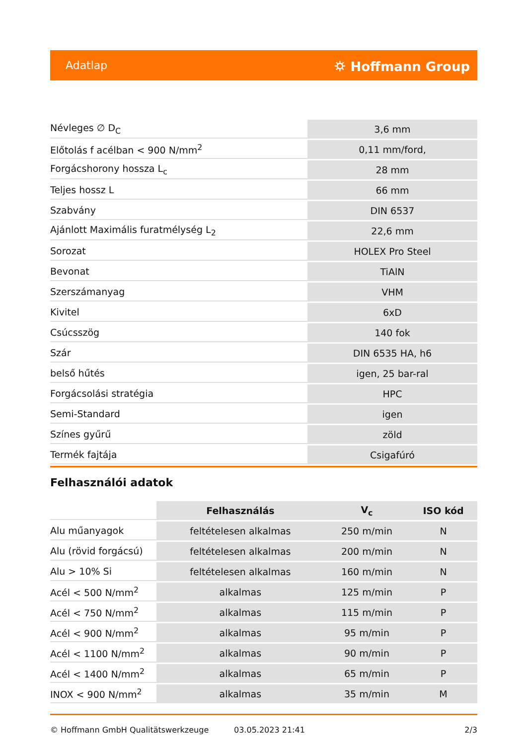Adatlap ⛭ Hoffmann Group
| Névleges ∅ D<sub>C</sub> | 3,6 mm |
| Előtolás f acélban < 900 N/mm<sup>2</sup> | 0,11 mm/ford, |
| Forgácshorony hossza L<sub>c</sub> | 28 mm |
| Teljes hossz L | 66 mm |
| Szabvány | DIN 6537 |
| Ajánlott Maximális furatmélység L<sub>2</sub> | 22,6 mm |
| Sorozat | HOLEX Pro Steel |
| Bevonat | TiAlN |
| Szerszámanyag | VHM |
| Kivitel | 6xD |
| Csúcsszög | 140 fok |
| Szár | DIN 6535 HA, h6 |
| belső hűtés | igen, 25 bar-ral |
| Forgácsolási stratégia | HPC |
| Semi-Standard | igen |
| Színes gyűrű | zöld |
| Termék fajtája | Csigafúró |
Felhasználói adatok
| | Felhasználás | V<sub>c</sub> | ISO kód |
| --- | --- | --- | --- |
| Alu műanyagok | feltételesen alkalmas | 250 m/min | N |
| Alu (rövid forgácsú) | feltételesen alkalmas | 200 m/min | N |
| Alu > 10% Si | feltételesen alkalmas | 160 m/min | N |
| Acél < 500 N/mm<sup>2</sup> | alkalmas | 125 m/min | P |
| Acél < 750 N/mm<sup>2</sup> | alkalmas | 115 m/min | P |
| Acél < 900 N/mm<sup>2</sup> | alkalmas | 95 m/min | P |
| Acél < 1100 N/mm<sup>2</sup> | alkalmas | 90 m/min | P |
| Acél < 1400 N/mm<sup>2</sup> | alkalmas | 65 m/min | P |
| INOX < 900 N/mm<sup>2</sup> | alkalmas | 35 m/min | M |
© Hoffmann GmbH Qualitätswerkzeuge 03.05.2023 21:41 2/3